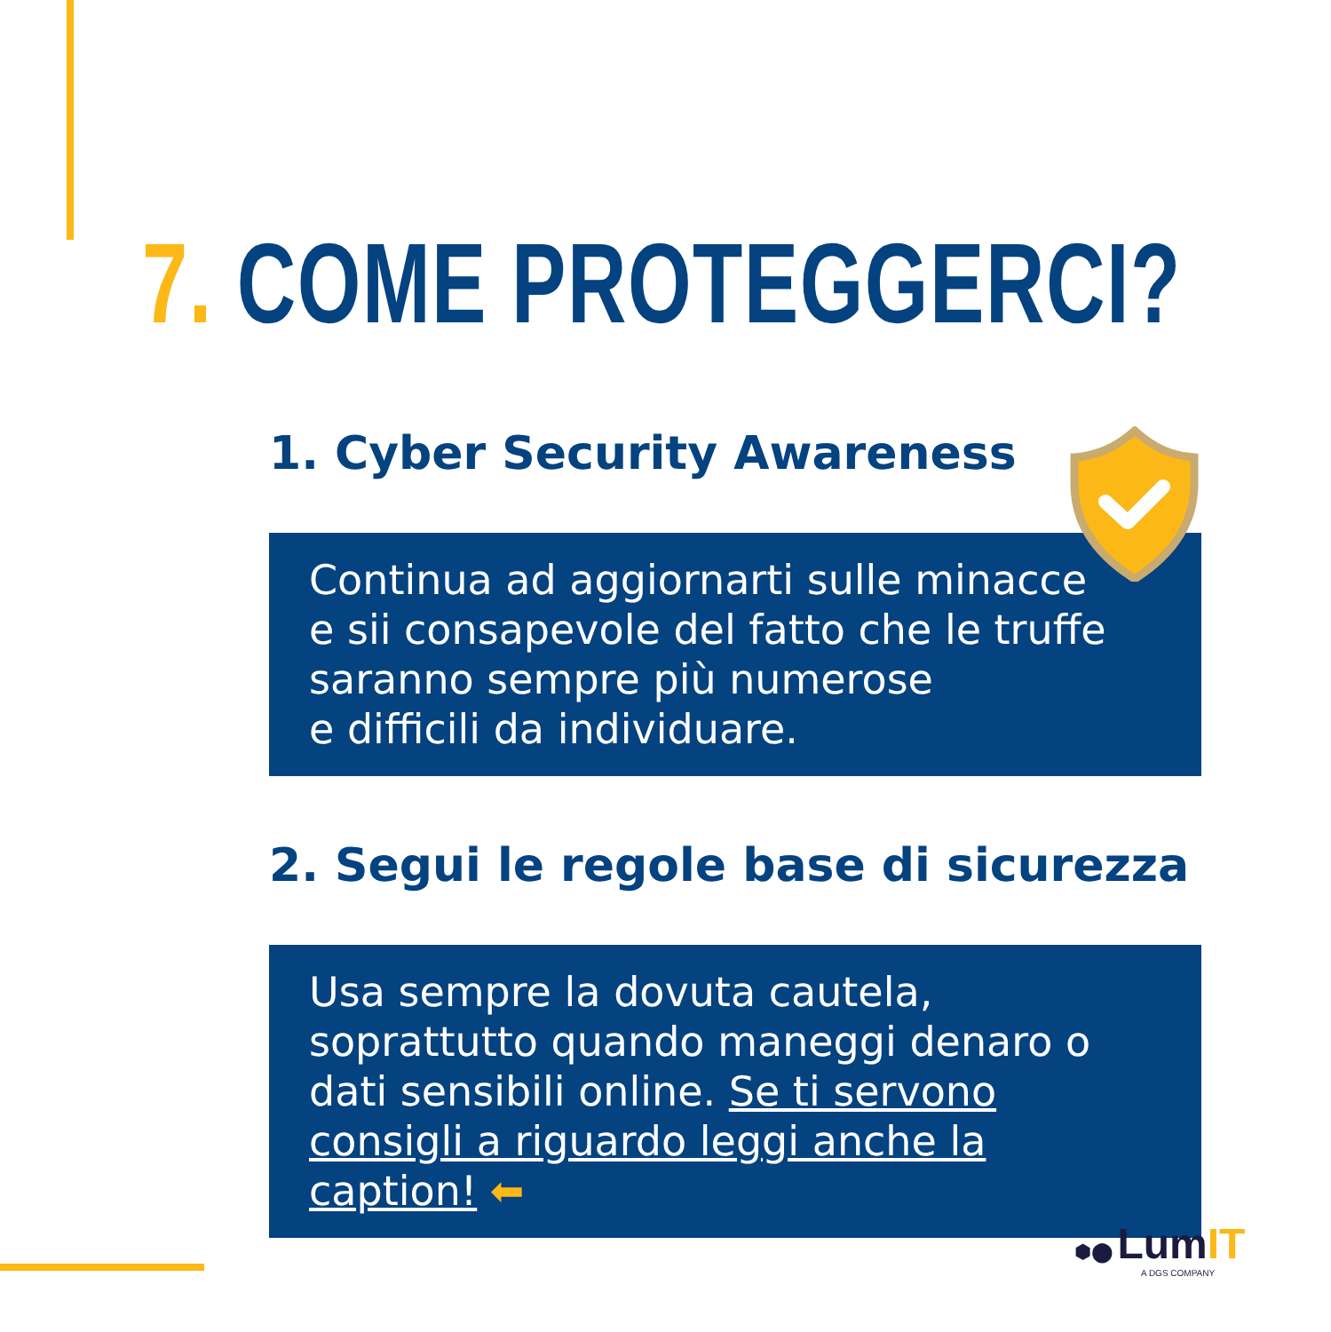7. COME PROTEGGERCI?
1. Cyber Security Awareness
Continua ad aggiornarti sulle minacce
e sii consapevole del fatto che le truffe
saranno sempre più numerose
e difficili da individuare.
2. Segui le regole base di sicurezza
Usa sempre la dovuta cautela, soprattutto quando maneggi denaro o dati sensibili online. Se ti servono consigli a riguardo leggi anche la caption! ⬅
⬢⬤ LumIT
A DGS COMPANY